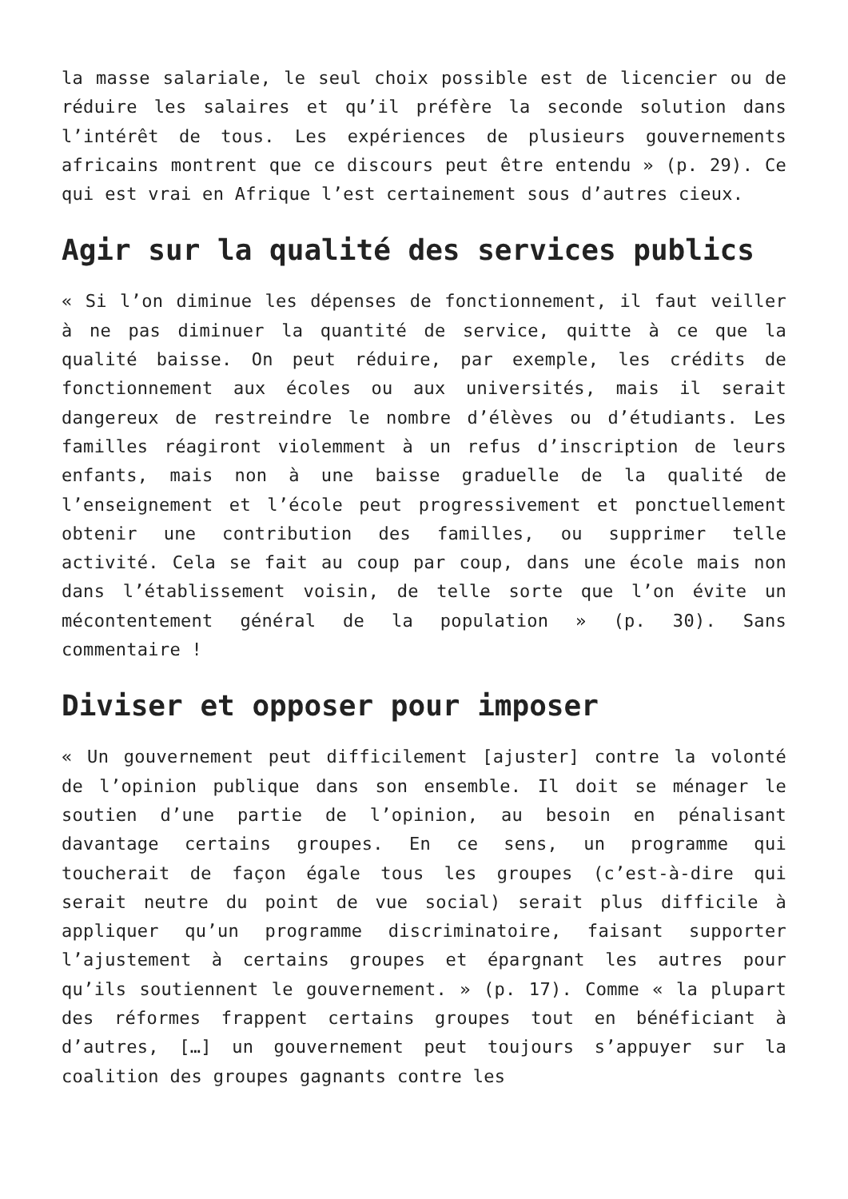la masse salariale, le seul choix possible est de licencier ou de réduire les salaires et qu’il préfère la seconde solution dans l’intérêt de tous. Les expériences de plusieurs gouvernements africains montrent que ce discours peut être entendu » (p. 29). Ce qui est vrai en Afrique l’est certainement sous d’autres cieux.
Agir sur la qualité des services publics
« Si l’on diminue les dépenses de fonctionnement, il faut veiller à ne pas diminuer la quantité de service, quitte à ce que la qualité baisse. On peut réduire, par exemple, les crédits de fonctionnement aux écoles ou aux universités, mais il serait dangereux de restreindre le nombre d’élèves ou d’étudiants. Les familles réagiront violemment à un refus d’inscription de leurs enfants, mais non à une baisse graduelle de la qualité de l’enseignement et l’école peut progressivement et ponctuellement obtenir une contribution des familles, ou supprimer telle activité. Cela se fait au coup par coup, dans une école mais non dans l’établissement voisin, de telle sorte que l’on évite un mécontentement général de la population » (p. 30). Sans commentaire !
Diviser et opposer pour imposer
« Un gouvernement peut difficilement [ajuster] contre la volonté de l’opinion publique dans son ensemble. Il doit se ménager le soutien d’une partie de l’opinion, au besoin en pénalisant davantage certains groupes. En ce sens, un programme qui toucherait de façon égale tous les groupes (c’est-à-dire qui serait neutre du point de vue social) serait plus difficile à appliquer qu’un programme discriminatoire, faisant supporter l’ajustement à certains groupes et épargnant les autres pour qu’ils soutiennent le gouvernement. » (p. 17). Comme « la plupart des réformes frappent certains groupes tout en bénéficiant à d’autres, […] un gouvernement peut toujours s’appuyer sur la coalition des groupes gagnants contre les